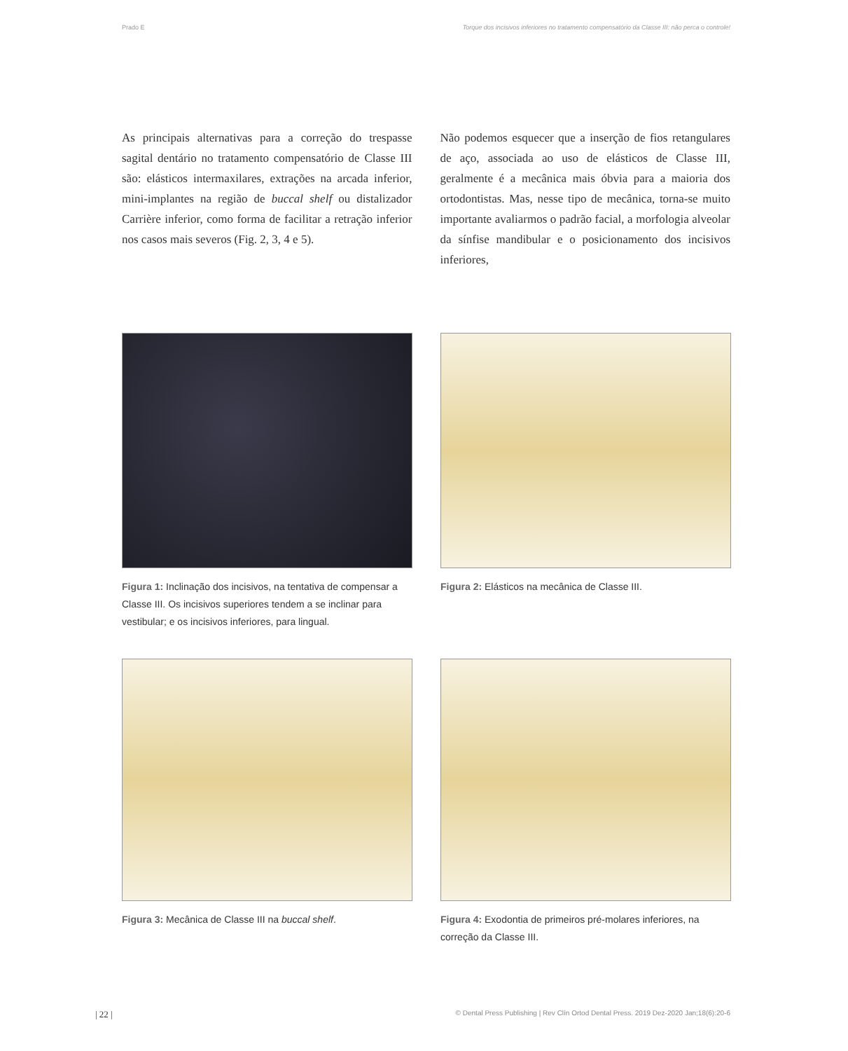Prado E Torque dos incisivos inferiores no tratamento compensatório da Classe III: não perca o controle!
As principais alternativas para a correção do trespasse sagital dentário no tratamento compensatório de Classe III são: elásticos intermaxilares, extrações na arcada inferior, mini-implantes na região de buccal shelf ou distalizador Carrière inferior, como forma de facilitar a retração inferior nos casos mais severos (Fig. 2, 3, 4 e 5).
Não podemos esquecer que a inserção de fios retangulares de aço, associada ao uso de elásticos de Classe III, geralmente é a mecânica mais óbvia para a maioria dos ortodontistas. Mas, nesse tipo de mecânica, torna-se muito importante avaliarmos o padrão facial, a morfologia alveolar da sínfise mandibular e o posicionamento dos incisivos inferiores,
Figura 1: Inclinação dos incisivos, na tentativa de compensar a Classe III. Os incisivos superiores tendem a se inclinar para vestibular; e os incisivos inferiores, para lingual.
Figura 2: Elásticos na mecânica de Classe III.
Figura 3: Mecânica de Classe III na buccal shelf.
Figura 4: Exodontia de primeiros pré-molares inferiores, na correção da Classe III.
| 22 | © Dental Press Publishing | Rev Clín Ortod Dental Press. 2019 Dez-2020 Jan;18(6):20-6